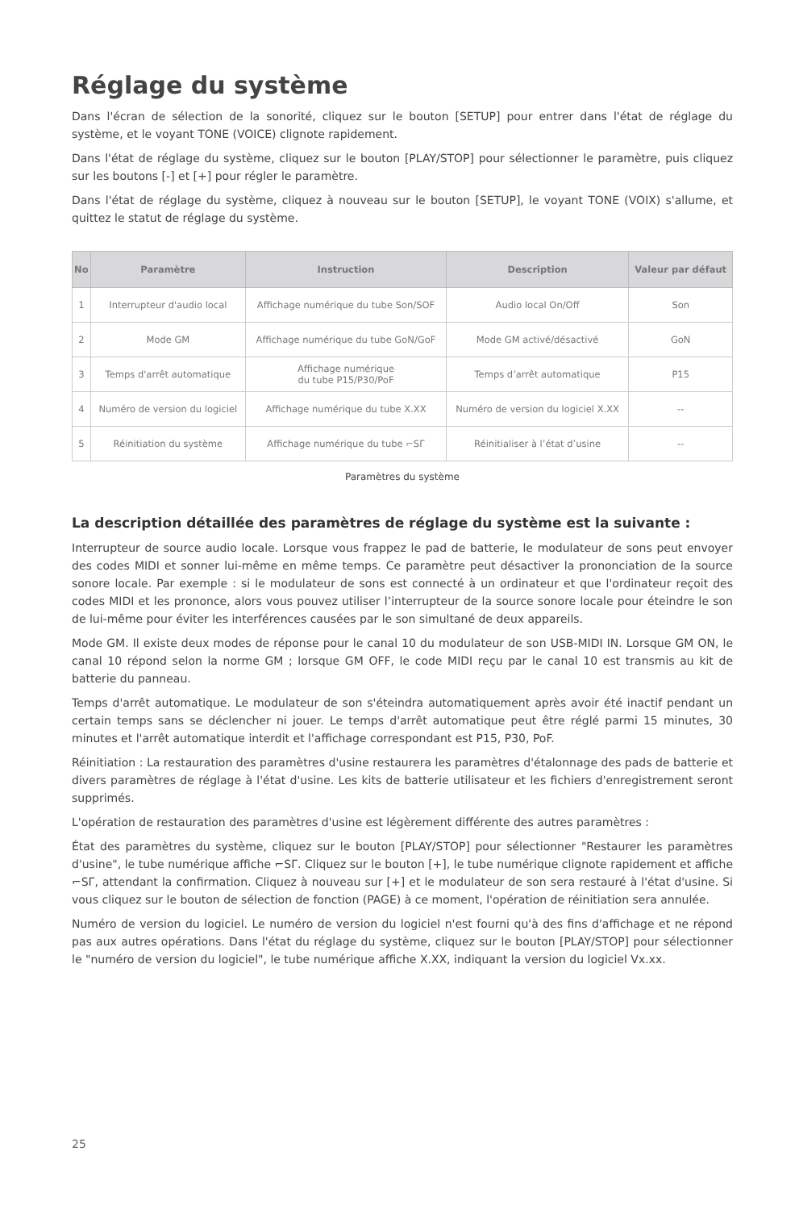Réglage du système
Dans l'écran de sélection de la sonorité, cliquez sur le bouton [SETUP] pour entrer dans l'état de réglage du système, et le voyant TONE (VOICE) clignote rapidement.
Dans l'état de réglage du système, cliquez sur le bouton [PLAY/STOP] pour sélectionner le paramètre, puis cliquez sur les boutons [-] et [+] pour régler le paramètre.
Dans l'état de réglage du système, cliquez à nouveau sur le bouton [SETUP], le voyant TONE (VOIX) s'allume, et quittez le statut de réglage du système.
| No | Paramètre | Instruction | Description | Valeur par défaut |
| --- | --- | --- | --- | --- |
| 1 | Interrupteur d'audio local | Affichage numérique du tube Son/SOF | Audio local On/Off | Son |
| 2 | Mode GM | Affichage numérique du tube GoN/GoF | Mode GM activé/désactivé | GoN |
| 3 | Temps d'arrêt automatique | Affichage numérique du tube P15/P30/PoF | Temps d’arrêt automatique | P15 |
| 4 | Numéro de version du logiciel | Affichage numérique du tube X.XX | Numéro de version du logiciel X.XX | -- |
| 5 | Réinitiation du système | Affichage numérique du tube ⌐SΓ | Réinitialiser à l’état d’usine | -- |
Paramètres du système
La description détaillée des paramètres de réglage du système est la suivante :
Interrupteur de source audio locale. Lorsque vous frappez le pad de batterie, le modulateur de sons peut envoyer des codes MIDI et sonner lui-même en même temps. Ce paramètre peut désactiver la prononciation de la source sonore locale. Par exemple : si le modulateur de sons est connecté à un ordinateur et que l'ordinateur reçoit des codes MIDI et les prononce, alors vous pouvez utiliser l’interrupteur de la source sonore locale pour éteindre le son de lui-même pour éviter les interférences causées par le son simultané de deux appareils.
Mode GM. Il existe deux modes de réponse pour le canal 10 du modulateur de son USB-MIDI IN. Lorsque GM ON, le canal 10 répond selon la norme GM ; lorsque GM OFF, le code MIDI reçu par le canal 10 est transmis au kit de batterie du panneau.
Temps d'arrêt automatique. Le modulateur de son s'éteindra automatiquement après avoir été inactif pendant un certain temps sans se déclencher ni jouer. Le temps d'arrêt automatique peut être réglé parmi 15 minutes, 30 minutes et l'arrêt automatique interdit et l'affichage correspondant est P15, P30, PoF.
Réinitiation : La restauration des paramètres d'usine restaurera les paramètres d'étalonnage des pads de batterie et divers paramètres de réglage à l'état d'usine. Les kits de batterie utilisateur et les fichiers d'enregistrement seront supprimés.
L'opération de restauration des paramètres d'usine est légèrement différente des autres paramètres :
État des paramètres du système, cliquez sur le bouton [PLAY/STOP] pour sélectionner "Restaurer les paramètres d'usine", le tube numérique affiche ⌐SΓ. Cliquez sur le bouton [+], le tube numérique clignote rapidement et affiche ⌐SΓ, attendant la confirmation. Cliquez à nouveau sur [+] et le modulateur de son sera restauré à l'état d'usine. Si vous cliquez sur le bouton de sélection de fonction (PAGE) à ce moment, l'opération de réinitiation sera annulée.
Numéro de version du logiciel. Le numéro de version du logiciel n'est fourni qu'à des fins d'affichage et ne répond pas aux autres opérations. Dans l'état du réglage du système, cliquez sur le bouton [PLAY/STOP] pour sélectionner le "numéro de version du logiciel", le tube numérique affiche X.XX, indiquant la version du logiciel Vx.xx.
25